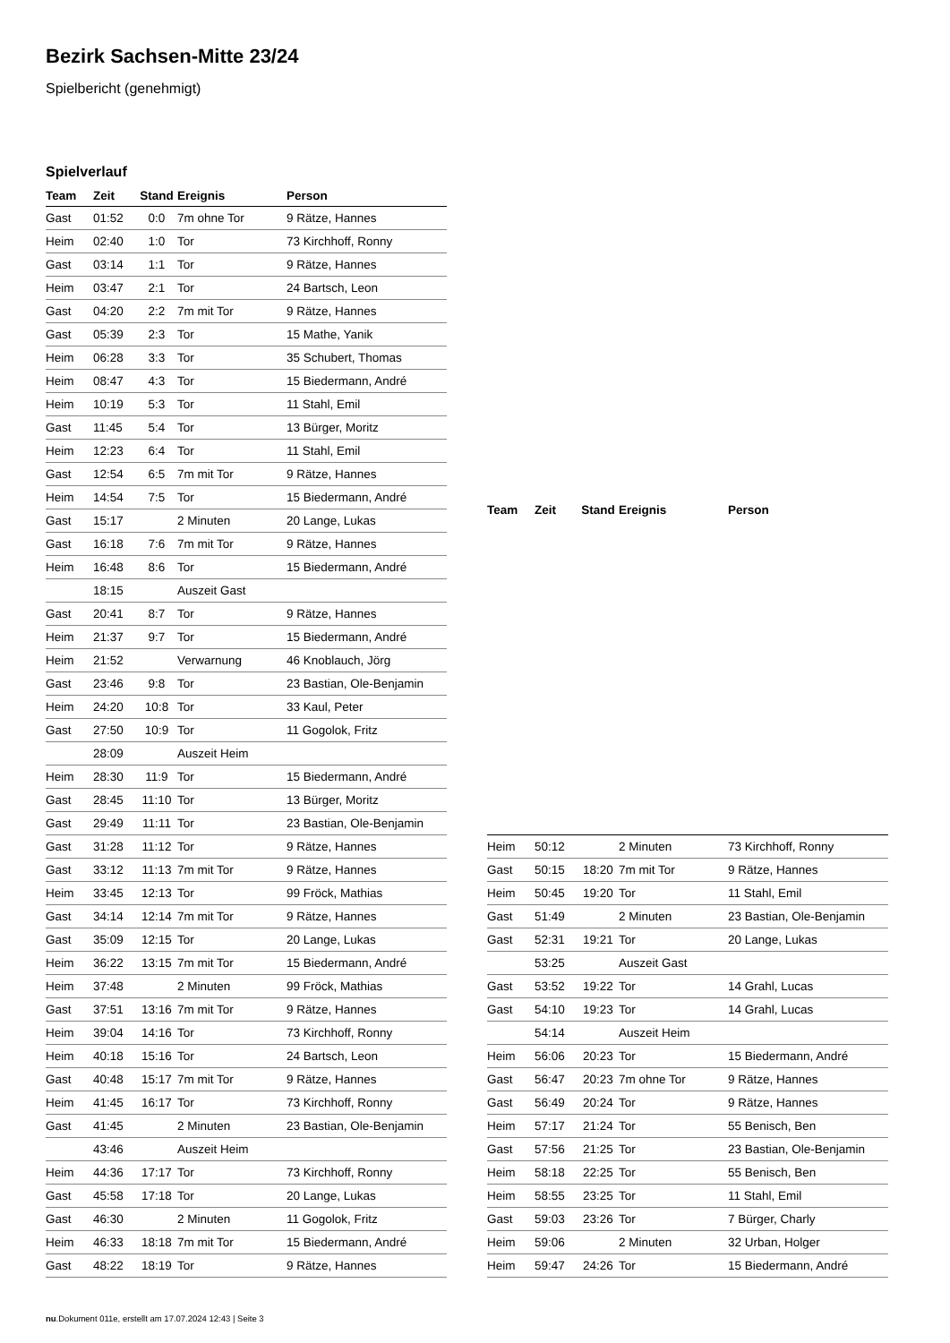Bezirk Sachsen-Mitte 23/24
Spielbericht (genehmigt)
Spielverlauf
| Team | Zeit | Stand | Ereignis | Person |
| --- | --- | --- | --- | --- |
| Gast | 01:52 | 0:0 | 7m ohne Tor | 9 Rätze, Hannes |
| Heim | 02:40 | 1:0 | Tor | 73 Kirchhoff, Ronny |
| Gast | 03:14 | 1:1 | Tor | 9 Rätze, Hannes |
| Heim | 03:47 | 2:1 | Tor | 24 Bartsch, Leon |
| Gast | 04:20 | 2:2 | 7m mit Tor | 9 Rätze, Hannes |
| Gast | 05:39 | 2:3 | Tor | 15 Mathe, Yanik |
| Heim | 06:28 | 3:3 | Tor | 35 Schubert, Thomas |
| Heim | 08:47 | 4:3 | Tor | 15 Biedermann, André |
| Heim | 10:19 | 5:3 | Tor | 11 Stahl, Emil |
| Gast | 11:45 | 5:4 | Tor | 13 Bürger, Moritz |
| Heim | 12:23 | 6:4 | Tor | 11 Stahl, Emil |
| Gast | 12:54 | 6:5 | 7m mit Tor | 9 Rätze, Hannes |
| Heim | 14:54 | 7:5 | Tor | 15 Biedermann, André |
| Gast | 15:17 | | 2 Minuten | 20 Lange, Lukas |
| Gast | 16:18 | 7:6 | 7m mit Tor | 9 Rätze, Hannes |
| Heim | 16:48 | 8:6 | Tor | 15 Biedermann, André |
| | 18:15 | | Auszeit Gast | |
| Gast | 20:41 | 8:7 | Tor | 9 Rätze, Hannes |
| Heim | 21:37 | 9:7 | Tor | 15 Biedermann, André |
| Heim | 21:52 | | Verwarnung | 46 Knoblauch, Jörg |
| Gast | 23:46 | 9:8 | Tor | 23 Bastian, Ole-Benjamin |
| Heim | 24:20 | 10:8 | Tor | 33 Kaul, Peter |
| Gast | 27:50 | 10:9 | Tor | 11 Gogolok, Fritz |
| | 28:09 | | Auszeit Heim | |
| Heim | 28:30 | 11:9 | Tor | 15 Biedermann, André |
| Gast | 28:45 | 11:10 | Tor | 13 Bürger, Moritz |
| Gast | 29:49 | 11:11 | Tor | 23 Bastian, Ole-Benjamin |
| Gast | 31:28 | 11:12 | Tor | 9 Rätze, Hannes |
| Gast | 33:12 | 11:13 | 7m mit Tor | 9 Rätze, Hannes |
| Heim | 33:45 | 12:13 | Tor | 99 Fröck, Mathias |
| Gast | 34:14 | 12:14 | 7m mit Tor | 9 Rätze, Hannes |
| Gast | 35:09 | 12:15 | Tor | 20 Lange, Lukas |
| Heim | 36:22 | 13:15 | 7m mit Tor | 15 Biedermann, André |
| Heim | 37:48 | | 2 Minuten | 99 Fröck, Mathias |
| Gast | 37:51 | 13:16 | 7m mit Tor | 9 Rätze, Hannes |
| Heim | 39:04 | 14:16 | Tor | 73 Kirchhoff, Ronny |
| Heim | 40:18 | 15:16 | Tor | 24 Bartsch, Leon |
| Gast | 40:48 | 15:17 | 7m mit Tor | 9 Rätze, Hannes |
| Heim | 41:45 | 16:17 | Tor | 73 Kirchhoff, Ronny |
| Gast | 41:45 | | 2 Minuten | 23 Bastian, Ole-Benjamin |
| | 43:46 | | Auszeit Heim | |
| Heim | 44:36 | 17:17 | Tor | 73 Kirchhoff, Ronny |
| Gast | 45:58 | 17:18 | Tor | 20 Lange, Lukas |
| Gast | 46:30 | | 2 Minuten | 11 Gogolok, Fritz |
| Heim | 46:33 | 18:18 | 7m mit Tor | 15 Biedermann, André |
| Gast | 48:22 | 18:19 | Tor | 9 Rätze, Hannes |
| Team | Zeit | Stand | Ereignis | Person |
| --- | --- | --- | --- | --- |
| Heim | 50:12 | | 2 Minuten | 73 Kirchhoff, Ronny |
| Gast | 50:15 | 18:20 | 7m mit Tor | 9 Rätze, Hannes |
| Heim | 50:45 | 19:20 | Tor | 11 Stahl, Emil |
| Gast | 51:49 | | 2 Minuten | 23 Bastian, Ole-Benjamin |
| Gast | 52:31 | 19:21 | Tor | 20 Lange, Lukas |
| | 53:25 | | Auszeit Gast | |
| Gast | 53:52 | 19:22 | Tor | 14 Grahl, Lucas |
| Gast | 54:10 | 19:23 | Tor | 14 Grahl, Lucas |
| | 54:14 | | Auszeit Heim | |
| Heim | 56:06 | 20:23 | Tor | 15 Biedermann, André |
| Gast | 56:47 | 20:23 | 7m ohne Tor | 9 Rätze, Hannes |
| Gast | 56:49 | 20:24 | Tor | 9 Rätze, Hannes |
| Heim | 57:17 | 21:24 | Tor | 55 Benisch, Ben |
| Gast | 57:56 | 21:25 | Tor | 23 Bastian, Ole-Benjamin |
| Heim | 58:18 | 22:25 | Tor | 55 Benisch, Ben |
| Heim | 58:55 | 23:25 | Tor | 11 Stahl, Emil |
| Gast | 59:03 | 23:26 | Tor | 7 Bürger, Charly |
| Heim | 59:06 | | 2 Minuten | 32 Urban, Holger |
| Heim | 59:47 | 24:26 | Tor | 15 Biedermann, André |
nu.Dokument 011e, erstellt am 17.07.2024 12:43 | Seite 3